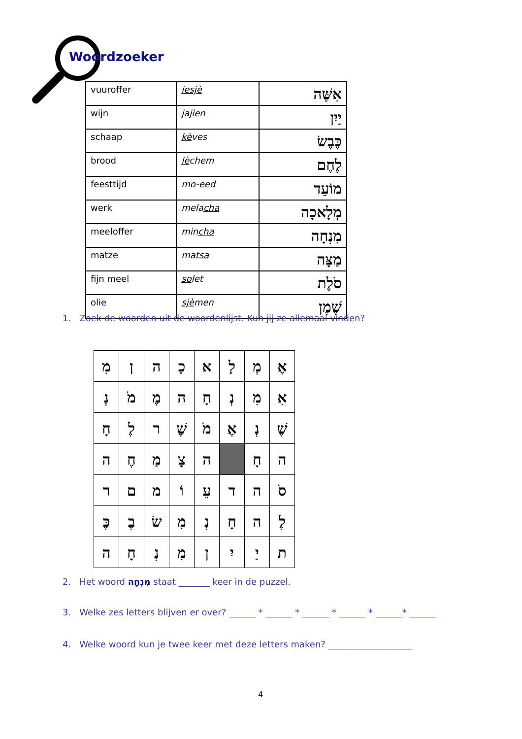Woordzoeker
| vuuroffer | iesjè | אִשֶּׁה |
| wijn | jajien | יַיִן |
| schaap | kè ves | כֶּבֶשׂ |
| brood | lè chem | לֶחֶם |
| feesttijd | mo- eed | מוֹעֵד |
| werk | mela cha | מְלָאכָה |
| meeloffer | min cha | מִנְחָה |
| matze | ma tsa | מַצָּה |
| fijn meel | so let | סֹלֶת |
| olie | sjè men | שֶׁמֶן |
1. Zoek de woorden uit de woordenlijst. Kun jij ze allemaal vinden?
| אֶ | מְ | לָ | א | כָ | ה | ן | מִ |
| אִ | מִ | נְ | חָ | ה | מֶ | מֹ | נְ |
| שֶׁ | נְ | אֶ | מֹ | שֶׁ | ר | לֶ | חָ |
| ה | חָ | | ה | צָ | מַ | חֶ | ה |
| סֹ | ה | ד | עֵ | וֹ | מ | ם | ר |
| לֶ | ה | חָ | נְ | מִ | שׂ | בֶ | כֶּ |
| ת | יַ | יִ | ן | מִ | נְ | חָ | ה |
2. Het woord מִנְחָה staat _______ keer in de puzzel.
3. Welke zes letters blijven er over? ______ * ______ * ______ * ______ * ______* ______
4. Welke woord kun je twee keer met deze letters maken? ___________________
4